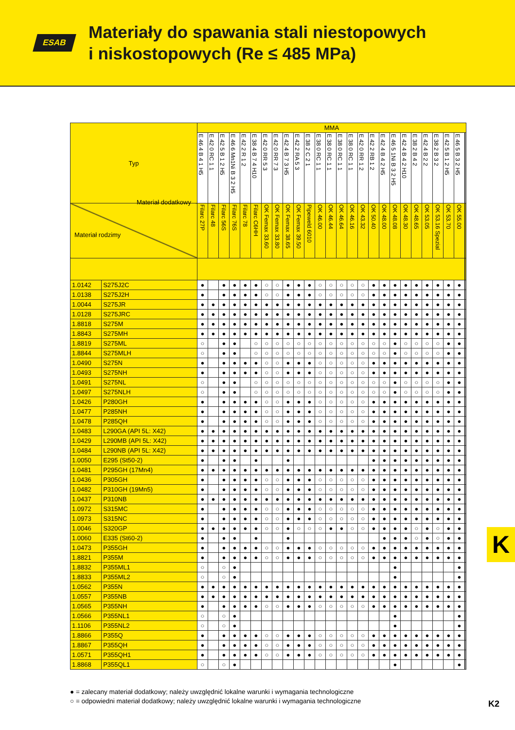ESAB
Materiały do spawania stali niestopowych
i niskostopowych (Re ≤ 485 MPa)
| Typ | | MMA | | | | | | | | | | | | | | | | | | | | | | | | | | |
| | | E 46 4 B 4 1 H5 | E 42 0 RC 1 1 | E 42 5 B 1 2 H5 | E 46 6 Mn1Ni B 3 2 H5 | E 42 2 R 1 2 | E 38 4 B 7 4 H10 | E 42 0 RR 5 3 | E 42 0 RR 7 3 | E 42 4 B 7 3 H5 | E 42 2 RA 5 3 | E 38 2 C 2 1 | E 38 0 RC 1 1 | E 38 0 RC 1 1 | E 38 0 RC 1 1 | E 38 0 RC 1 1 | E 42 0 RR 1 2 | E 42 2 RB 1 2 | E 42 4 B 4 2 H5 | E 46 5 1Ni B 3 2 H5 | E 42 4 B 4 2 H10 | E 38 2 B 4 2 | E 42 4 B 2 2 | E 38 2 B 3 2 | E 42 5 B 1 2 H5 | E 46 5 B 3 2 H5 | | |
| Materiał dodatkowy Materiał rodzimy | | Filarc 27P | Filarc 48 | Filarc 56S | Filarc 76S | Filarc 78 | Filarc C6HH | OK Femax 33.60 | OK Femax 33.80 | OK Femax 38.65 | OK Femax 39.50 | Pipeweld 6010 | OK 46.00 | OK 46.44 | OK 46.64 | OK 46.16 | OK 43.32 | OK 50.40 | OK 48.00 | OK 48.08 | OK 48.30 | OK 48.65 | OK 53.05 | OK 53.16 Spezial | OK 53.70 | OK 55.00 | | |
| 1.0142 | S275J2C | ● | | ● | ● | ● | ● | ○ | ○ | ● | ● | ● | ○ | ○ | ○ | ○ | ○ | ● | ● | ● | ● | ● | ● | ● | ● | ● | | |
| 1.0138 | S275J2H | ● | | ● | ● | ● | ● | ○ | ○ | ● | ● | ● | ○ | ○ | ○ | ○ | ○ | ● | ● | ● | ● | ● | ● | ● | ● | ● | | |
| 1.0044 | S275JR | ● | ● | ● | ● | ● | ● | ● | ● | ● | ● | ● | ● | ● | ● | ● | ● | ● | ● | ● | ● | ● | ● | ● | ● | ● | | |
| 1.0128 | S275JRC | ● | ● | ● | ● | ● | ● | ● | ● | ● | ● | ● | ● | ● | ● | ● | ● | ● | ● | ● | ● | ● | ● | ● | ● | ● | | |
| 1.8818 | S275M | ● | ● | ● | ● | ● | ● | ● | ● | ● | ● | ● | ● | ● | ● | ● | ● | ● | ● | ● | ● | ● | ● | ● | ● | ● | | |
| 1.8843 | S275MH | ● | ● | ● | ● | ● | ● | ● | ● | ● | ● | ● | ● | ● | ● | ● | ● | ● | ● | ● | ● | ● | ● | ● | ● | ● | | |
| 1.8819 | S275ML | ○ | | ● | ● | | ○ | ○ | ○ | ○ | ○ | ○ | ○ | ○ | ○ | ○ | ○ | ○ | ○ | ● | ○ | ○ | ○ | ○ | ● | ● | | |
| 1.8844 | S275MLH | ○ | | ● | ● | | ○ | ○ | ○ | ○ | ○ | ○ | ○ | ○ | ○ | ○ | ○ | ○ | ○ | ● | ○ | ○ | ○ | ○ | ● | ● | | |
| 1.0490 | S275N | ● | | ● | ● | ● | ● | ○ | ○ | ● | ● | ● | ○ | ○ | ○ | ○ | ○ | ● | ● | ● | ● | ● | ● | ● | ● | ● | | |
| 1.0493 | S275NH | ● | | ● | ● | ● | ● | ○ | ○ | ● | ● | ● | ○ | ○ | ○ | ○ | ○ | ● | ● | ● | ● | ● | ● | ● | ● | ● | | |
| 1.0491 | S275NL | ○ | | ● | ● | | ○ | ○ | ○ | ○ | ○ | ○ | ○ | ○ | ○ | ○ | ○ | ○ | ○ | ● | ○ | ○ | ○ | ○ | ● | ● | | |
| 1.0497 | S275NLH | ○ | | ● | ● | | ○ | ○ | ○ | ○ | ○ | ○ | ○ | ○ | ○ | ○ | ○ | ○ | ○ | ● | ○ | ○ | ○ | ○ | ● | ● | | |
| 1.0426 | P280GH | ● | | ● | ● | ● | ● | ○ | ○ | ● | ● | ● | ○ | ○ | ○ | ○ | ○ | ● | ● | ● | ● | ● | ● | ● | ● | ● | | |
| 1.0477 | P285NH | ● | | ● | ● | ● | ● | ○ | ○ | ● | ● | ● | ○ | ○ | ○ | ○ | ○ | ● | ● | ● | ● | ● | ● | ● | ● | ● | | |
| 1.0478 | P285QH | ● | | ● | ● | ● | ● | ○ | ○ | ● | ● | ● | ○ | ○ | ○ | ○ | ○ | ● | ● | ● | ● | ● | ● | ● | ● | ● | | |
| 1.0483 | L290GA (API 5L: X42) | ● | ● | ● | ● | ● | ● | ● | ● | ● | ● | ● | ● | ● | ● | ● | ● | ● | ● | ● | ● | ● | ● | ● | ● | ● | | |
| 1.0429 | L290MB (API 5L: X42) | ● | ● | ● | ● | ● | ● | ● | ● | ● | ● | ● | ● | ● | ● | ● | ● | ● | ● | ● | ● | ● | ● | ● | ● | ● | | |
| 1.0484 | L290NB (API 5L: X42) | ● | ● | ● | ● | ● | ● | ● | ● | ● | ● | ● | ● | ● | ● | ● | ● | ● | ● | ● | ● | ● | ● | ● | ● | ● | | |
| 1.0050 | E295 (St50-2) | ● | | ● | ● | | ● | | | ● | | | | | | | | ● | ● | ● | ● | ● | ● | ● | ● | ● | | |
| 1.0481 | P295GH (17Mn4) | ● | ● | ● | ● | ● | ● | ● | ● | ● | ● | ● | ● | ● | ● | ● | ● | ● | ● | ● | ● | ● | ● | ● | ● | ● | | |
| 1.0436 | P305GH | ● | | ● | ● | ● | ● | ○ | ○ | ● | ● | ● | ○ | ○ | ○ | ○ | ○ | ● | ● | ● | ● | ● | ● | ● | ● | ● | | |
| 1.0482 | P310GH (19Mn5) | ● | | ● | ● | ● | ● | ○ | ○ | ● | ● | ● | ○ | ○ | ○ | ○ | ○ | ● | ● | ● | ● | ● | ● | ● | ● | ● | | |
| 1.0437 | P310NB | ● | ● | ● | ● | ● | ● | ● | ● | ● | ● | ● | ● | ● | ● | ● | ● | ● | ● | ● | ● | ● | ● | ● | ● | ● | | |
| 1.0972 | S315MC | ● | | ● | ● | ● | ● | ○ | ○ | ● | ● | ● | ○ | ○ | ○ | ○ | ○ | ● | ● | ● | ● | ● | ● | ● | ● | ● | | |
| 1.0973 | S315NC | ● | | ● | ● | ● | ● | ○ | ○ | ● | ● | ● | ○ | ○ | ○ | ○ | ○ | ● | ● | ● | ● | ● | ● | ● | ● | ● | | |
| 1.0046 | S320GP | ● | ● | ● | ● | ● | ● | ○ | ○ | ● | ○ | ○ | ○ | ● | ● | ○ | ○ | ● | ● | ● | ● | ○ | ● | ○ | ● | ● | | |
| 1.0060 | E335 (St60-2) | ● | | ● | ● | | ● | | | ● | | | | | | | | | ● | ● | ● | ○ | ● | ○ | ● | ● | | |
| 1.0473 | P355GH | ● | | ● | ● | ● | ● | ○ | ○ | ● | ● | ● | ○ | ○ | ○ | ○ | ○ | ● | ● | ● | ● | ● | ● | ● | ● | ● | | |
| 1.8821 | P355M | ● | | ● | ● | ● | ● | ○ | ○ | ● | ● | ● | ○ | ○ | ○ | ○ | ○ | ● | ● | ● | ● | ● | ● | ● | ● | ● | | |
| 1.8832 | P355ML1 | ○ | | ○ | ● | | | | | | | | | | | | | | | ● | | | | | | ● | | |
| 1.8833 | P355ML2 | ○ | | ○ | ● | | | | | | | | | | | | | | | ● | | | | | | ● | | |
| 1.0562 | P355N | ● | ● | ● | ● | ● | ● | ● | ● | ● | ● | ● | ● | ● | ● | ● | ● | ● | ● | ● | ● | ● | ● | ● | ● | ● | | |
| 1.0557 | P355NB | ● | ● | ● | ● | ● | ● | ● | ● | ● | ● | ● | ● | ● | ● | ● | ● | ● | ● | ● | ● | ● | ● | ● | ● | ● | | |
| 1.0565 | P355NH | ● | | ● | ● | ● | ● | ○ | ○ | ● | ● | ● | ○ | ○ | ○ | ○ | ○ | ● | ● | ● | ● | ● | ● | ● | ● | ● | | |
| 1.0566 | P355NL1 | ○ | | ○ | ● | | | | | | | | | | | | | | | ● | | | | | | ● | | |
| 1.1106 | P355NL2 | ○ | | ○ | ● | | | | | | | | | | | | | | | ● | | | | | | ● | | |
| 1.8866 | P355Q | ● | | ● | ● | ● | ● | ○ | ○ | ● | ● | ● | ○ | ○ | ○ | ○ | ○ | ● | ● | ● | ● | ● | ● | ● | ● | ● | | |
| 1.8867 | P355QH | ● | | ● | ● | ● | ● | ○ | ○ | ● | ● | ● | ○ | ○ | ○ | ○ | ○ | ● | ● | ● | ● | ● | ● | ● | ● | ● | | |
| 1.0571 | P355QH1 | ● | | ● | ● | ● | ● | ○ | ○ | ● | ● | ● | ○ | ○ | ○ | ○ | ○ | ● | ● | ● | ● | ● | ● | ● | ● | ● | | |
| 1.8868 | P355QL1 | ○ | | ○ | ● | | | | | | | | | | | | | | | ● | | | | | | ● | | |
● = zalecany materiał dodatkowy; należy uwzględnić lokalne warunki i wymagania technologiczne
○ = odpowiedni materiał dodatkowy; należy uwzględnić lokalne warunki i wymagania technologiczne
K
K2